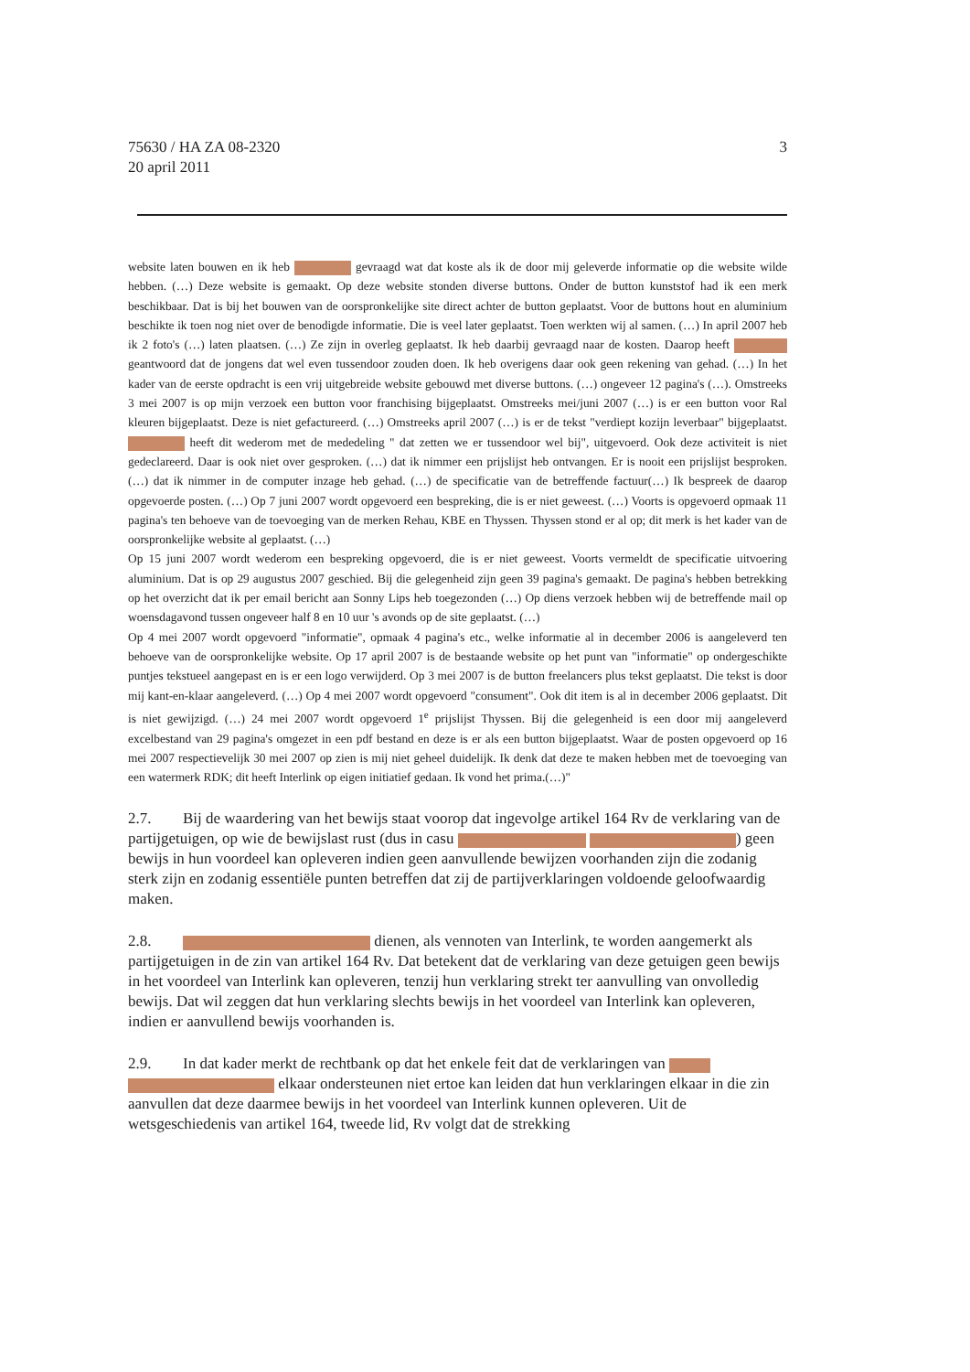75630 / HA ZA 08-2320
20 april 2011
3
website laten bouwen en ik heb gevraagd wat dat koste als ik de door mij geleverde informatie op die website wilde hebben. (…) Deze website is gemaakt. Op deze website stonden diverse buttons. Onder de button kunststof had ik een merk beschikbaar. Dat is bij het bouwen van de oorspronkelijke site direct achter de button geplaatst. Voor de buttons hout en aluminium beschikte ik toen nog niet over de benodigde informatie. Die is veel later geplaatst. Toen werkten wij al samen. (…) In april 2007 heb ik 2 foto's (…) laten plaatsen. (…) Ze zijn in overleg geplaatst. Ik heb daarbij gevraagd naar de kosten. Daarop heeft geantwoord dat de jongens dat wel even tussendoor zouden doen. Ik heb overigens daar ook geen rekening van gehad. (…) In het kader van de eerste opdracht is een vrij uitgebreide website gebouwd met diverse buttons. (…) ongeveer 12 pagina's (…). Omstreeks 3 mei 2007 is op mijn verzoek een button voor franchising bijgeplaatst. Omstreeks mei/juni 2007 (…) is er een button voor Ral kleuren bijgeplaatst. Deze is niet gefactureerd. (…) Omstreeks april 2007 (…) is er de tekst "verdiept kozijn leverbaar" bijgeplaatst. heeft dit wederom met de mededeling " dat zetten we er tussendoor wel bij", uitgevoerd. Ook deze activiteit is niet gedeclareerd. Daar is ook niet over gesproken. (…) dat ik nimmer een prijslijst heb ontvangen. Er is nooit een prijslijst besproken. (…) dat ik nimmer in de computer inzage heb gehad. (…) de specificatie van de betreffende factuur(…) Ik bespreek de daarop opgevoerde posten. (…) Op 7 juni 2007 wordt opgevoerd een bespreking, die is er niet geweest. (…) Voorts is opgevoerd opmaak 11 pagina's ten behoeve van de toevoeging van de merken Rehau, KBE en Thyssen. Thyssen stond er al op; dit merk is het kader van de oorspronkelijke website al geplaatst. (…)
Op 15 juni 2007 wordt wederom een bespreking opgevoerd, die is er niet geweest. Voorts vermeldt de specificatie uitvoering aluminium. Dat is op 29 augustus 2007 geschied. Bij die gelegenheid zijn geen 39 pagina's gemaakt. De pagina's hebben betrekking op het overzicht dat ik per email bericht aan Sonny Lips heb toegezonden (…) Op diens verzoek hebben wij de betreffende mail op woensdagavond tussen ongeveer half 8 en 10 uur 's avonds op de site geplaatst. (…)
Op 4 mei 2007 wordt opgevoerd "informatie", opmaak 4 pagina's etc., welke informatie al in december 2006 is aangeleverd ten behoeve van de oorspronkelijke website. Op 17 april 2007 is de bestaande website op het punt van "informatie" op ondergeschikte puntjes tekstueel aangepast en is er een logo verwijderd. Op 3 mei 2007 is de button freelancers plus tekst geplaatst. Die tekst is door mij kant-en-klaar aangeleverd. (…) Op 4 mei 2007 wordt opgevoerd "consument". Ook dit item is al in december 2006 geplaatst. Dit is niet gewijzigd. (…) 24 mei 2007 wordt opgevoerd 1<sup>e</sup> prijslijst Thyssen. Bij die gelegenheid is een door mij aangeleverd excelbestand van 29 pagina's omgezet in een pdf bestand en deze is er als een button bijgeplaatst. Waar de posten opgevoerd op 16 mei 2007 respectievelijk 30 mei 2007 op zien is mij niet geheel duidelijk. Ik denk dat deze te maken hebben met de toevoeging van een watermerk RDK; dit heeft Interlink op eigen initiatief gedaan. Ik vond het prima.(…)"
2.7. Bij de waardering van het bewijs staat voorop dat ingevolge artikel 164 Rv de verklaring van de partijgetuigen, op wie de bewijslast rust (dus in casu ) geen bewijs in hun voordeel kan opleveren indien geen aanvullende bewijzen voorhanden zijn die zodanig sterk zijn en zodanig essentiële punten betreffen dat zij de partijverklaringen voldoende geloofwaardig maken.
2.8. dienen, als vennoten van Interlink, te worden aangemerkt als partijgetuigen in de zin van artikel 164 Rv. Dat betekent dat de verklaring van deze getuigen geen bewijs in het voordeel van Interlink kan opleveren, tenzij hun verklaring strekt ter aanvulling van onvolledig bewijs. Dat wil zeggen dat hun verklaring slechts bewijs in het voordeel van Interlink kan opleveren, indien er aanvullend bewijs voorhanden is.
2.9. In dat kader merkt de rechtbank op dat het enkele feit dat de verklaringen van elkaar ondersteunen niet ertoe kan leiden dat hun verklaringen elkaar in die zin aanvullen dat deze daarmee bewijs in het voordeel van Interlink kunnen opleveren. Uit de wetsgeschiedenis van artikel 164, tweede lid, Rv volgt dat de strekking